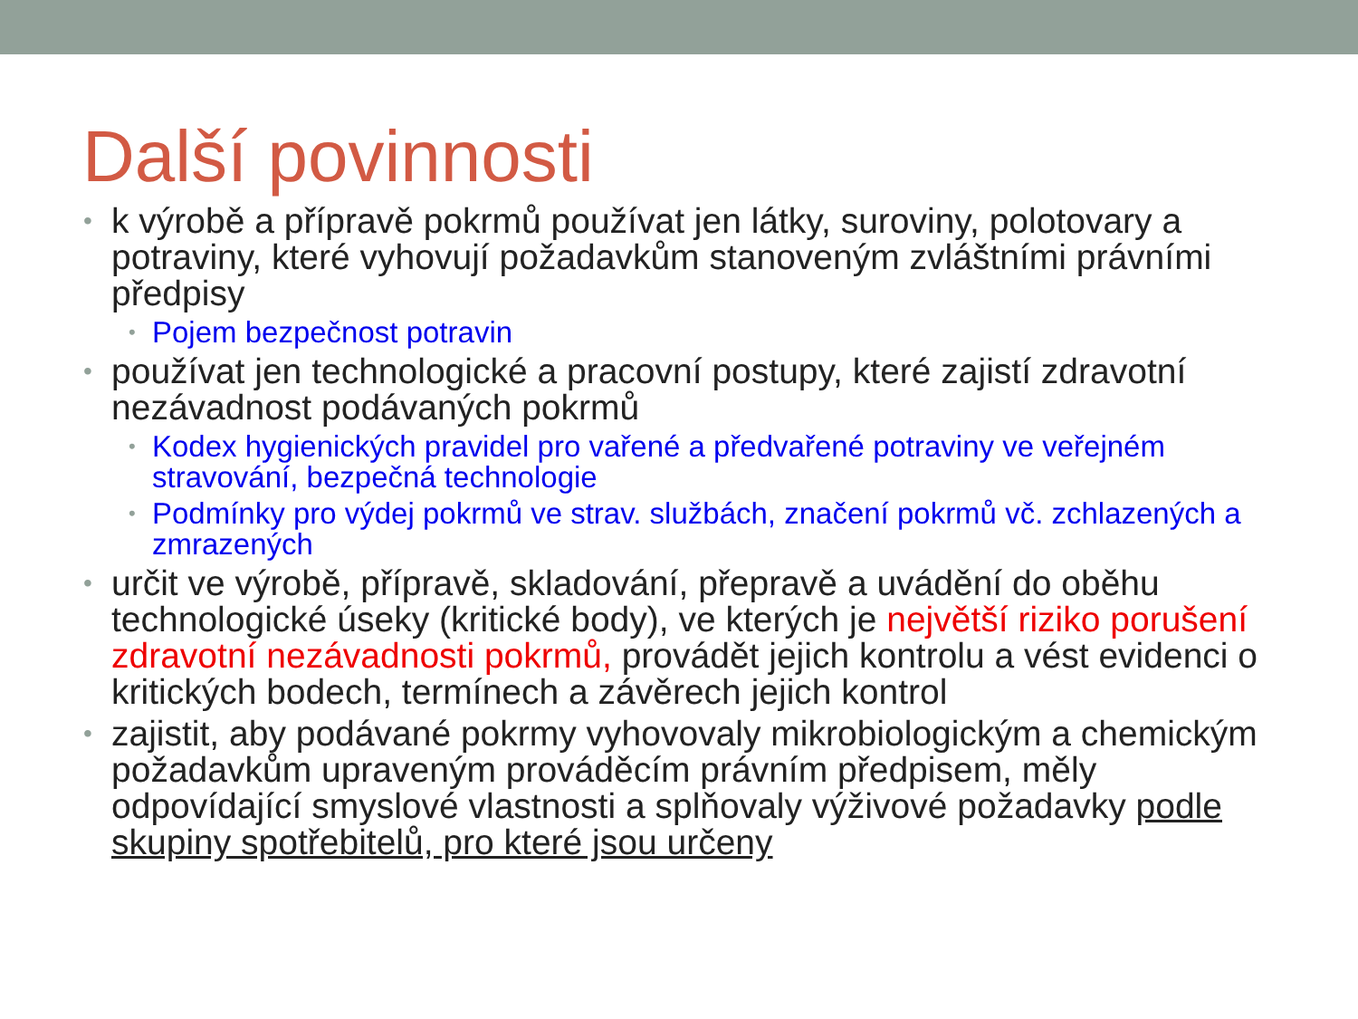Další povinnosti
• k výrobě a přípravě pokrmů používat jen látky, suroviny, polotovary a potraviny, které vyhovují požadavkům stanoveným zvláštními právními předpisy
• Pojem bezpečnost potravin
• používat jen technologické a pracovní postupy, které zajistí zdravotní nezávadnost podávaných pokrmů
• Kodex hygienických pravidel pro vařené a předvařené potraviny ve veřejném stravování, bezpečná technologie
• Podmínky pro výdej pokrmů ve strav. službách, značení pokrmů vč. zchlazených a zmrazených
• určit ve výrobě, přípravě, skladování, přepravě a uvádění do oběhu technologické úseky (kritické body), ve kterých je největší riziko porušení zdravotní nezávadnosti pokrmů, provádět jejich kontrolu a vést evidenci o kritických bodech, termínech a závěrech jejich kontrol
• zajistit, aby podávané pokrmy vyhovovaly mikrobiologickým a chemickým požadavkům upraveným prováděcím právním předpisem, měly odpovídající smyslové vlastnosti a splňovaly výživové požadavky podle skupiny spotřebitelů, pro které jsou určeny